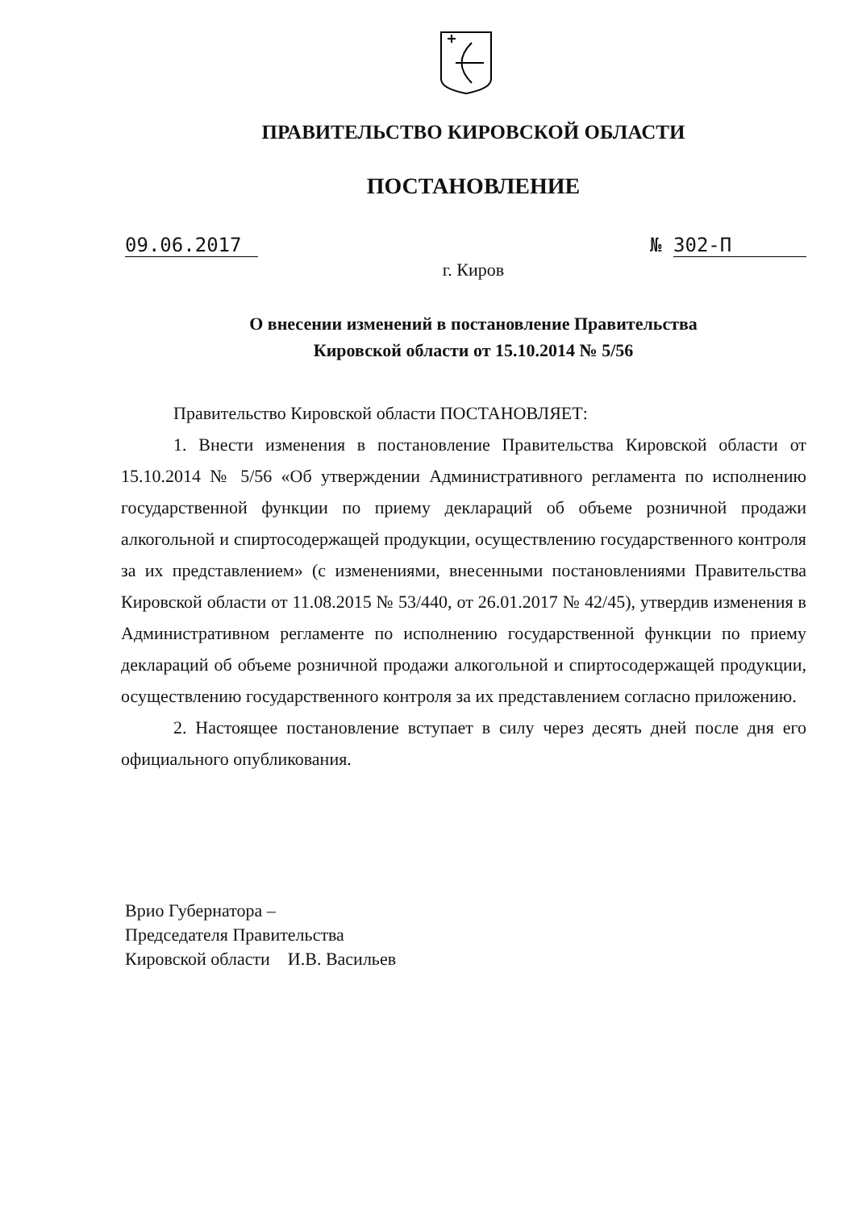ПРАВИТЕЛЬСТВО КИРОВСКОЙ ОБЛАСТИ
ПОСТАНОВЛЕНИЕ
09.06.2017 № 302-П
г. Киров
О внесении изменений в постановление Правительства
Кировской области от 15.10.2014 № 5/56
Правительство Кировской области ПОСТАНОВЛЯЕТ:
1. Внести изменения в постановление Правительства Кировской области от 15.10.2014 № 5/56 «Об утверждении Административного регламента по исполнению государственной функции по приему деклараций об объеме розничной продажи алкогольной и спиртосодержащей продукции, осуществлению государственного контроля за их представлением» (с изменениями, внесенными постановлениями Правительства Кировской области от 11.08.2015 № 53/440, от 26.01.2017 № 42/45), утвердив изменения в Административном регламенте по исполнению государственной функции по приему деклараций об объеме розничной продажи алкогольной и спиртосодержащей продукции, осуществлению государственного контроля за их представлением согласно приложению.
2. Настоящее постановление вступает в силу через десять дней после дня его официального опубликования.
Врио Губернатора –
Председателя Правительства
Кировской области И.В. Васильев